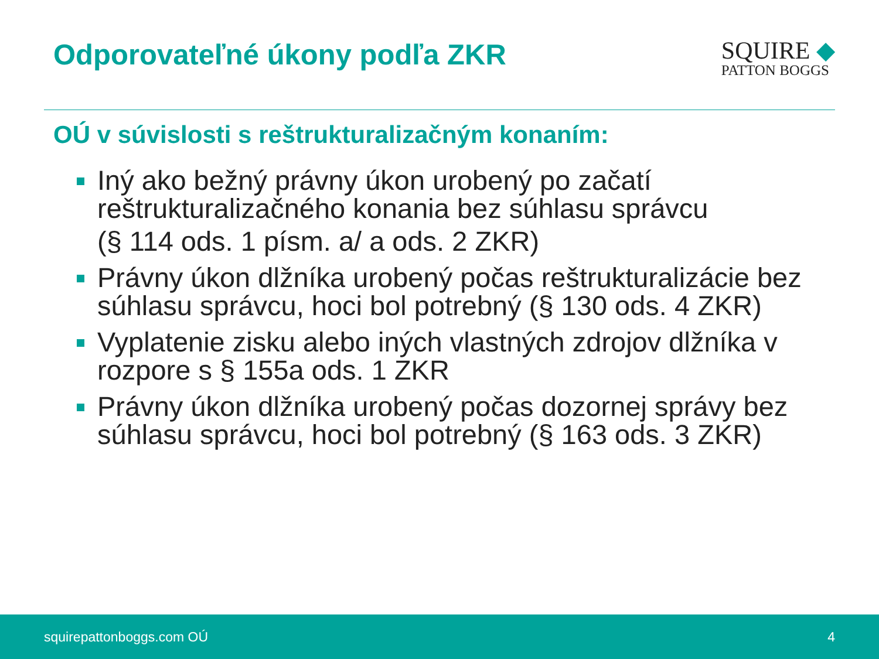Odporovateľné úkony podľa ZKR
SQUIRE ◆
PATTON BOGGS
OÚ v súvislosti s reštrukturalizačným konaním:
Iný ako bežný právny úkon urobený po začatí reštrukturalizačného konania bez súhlasu správcu
(§ 114 ods. 1 písm. a/ a ods. 2 ZKR)
Právny úkon dlžníka urobený počas reštrukturalizácie bez súhlasu správcu, hoci bol potrebný (§ 130 ods. 4 ZKR)
Vyplatenie zisku alebo iných vlastných zdrojov dlžníka v rozpore s § 155a ods. 1 ZKR
Právny úkon dlžníka urobený počas dozornej správy bez súhlasu správcu, hoci bol potrebný (§ 163 ods. 3 ZKR)
squirepattonboggs.com OÚ 4